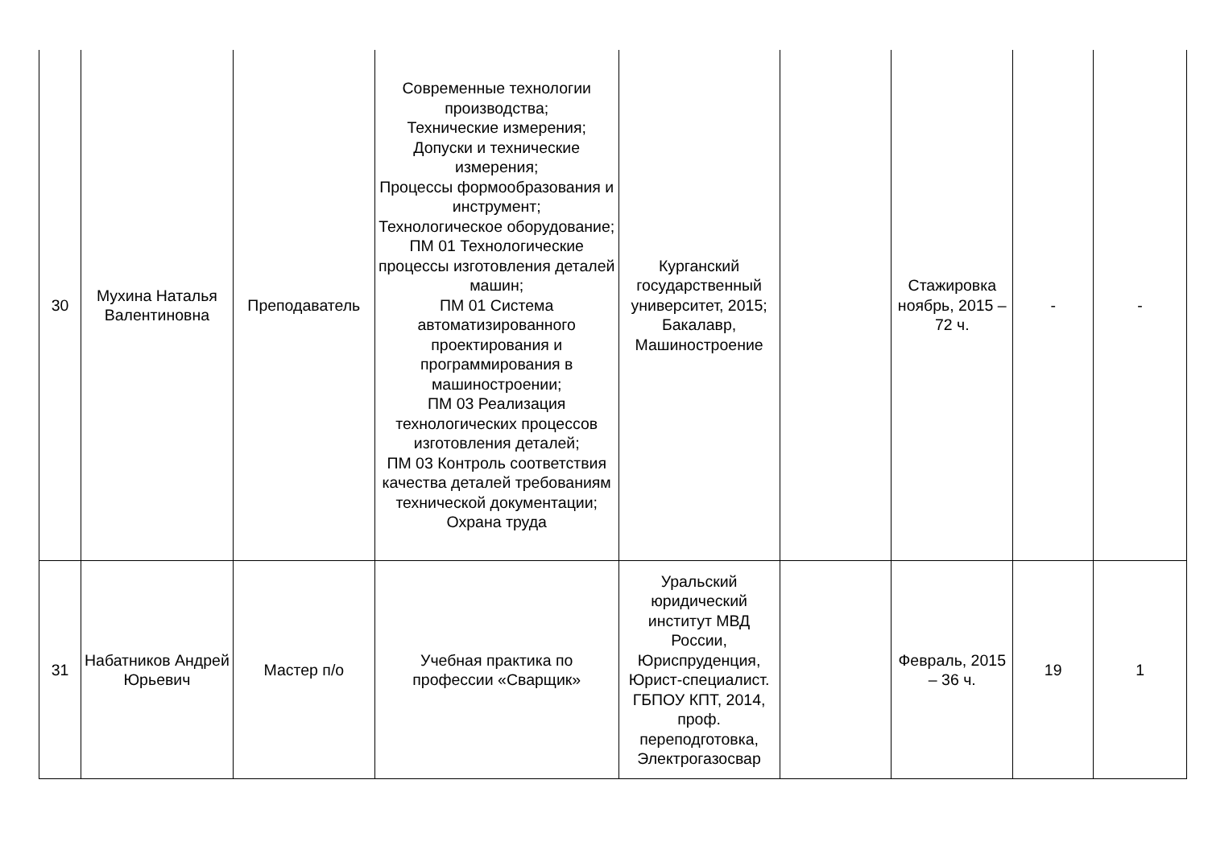| 30 | Мухина Наталья Валентиновна | Преподаватель | Современные технологии производства; Технические измерения; Допуски и технические измерения; Процессы формообразования и инструмент; Технологическое оборудование; ПМ 01 Технологические процессы изготовления деталей машин; ПМ 01 Система автоматизированного проектирования и программирования в машиностроении; ПМ 03 Реализация технологических процессов изготовления деталей; ПМ 03 Контроль соответствия качества деталей требованиям технической документации; Охрана труда | Курганский государственный университет, 2015; Бакалавр, Машиностроение | | Стажировка ноябрь, 2015 – 72 ч. | - | - |
| 31 | Набатников Андрей Юрьевич | Мастер п/о | Учебная практика по профессии «Сварщик» | Уральский юридический институт МВД России, Юриспруденция, Юрист-специалист. ГБПОУ КПТ, 2014, проф. переподготовка, Электрогазосвар | | Февраль, 2015 – 36 ч. | 19 | 1 |